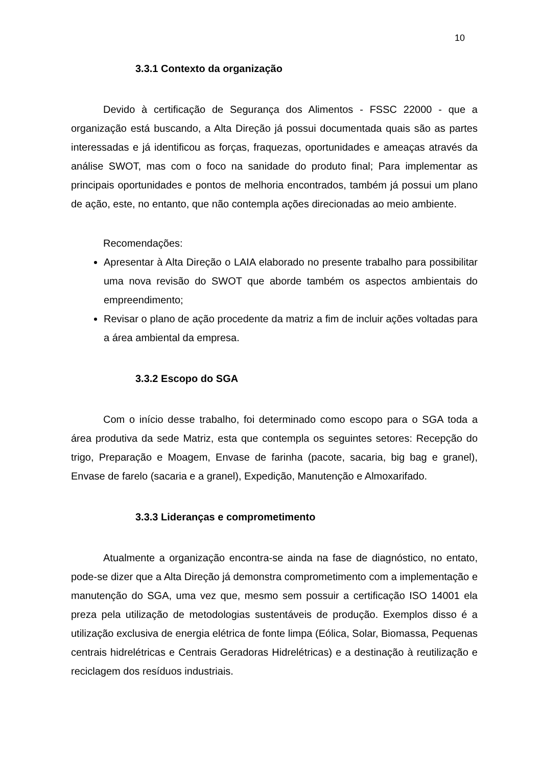10
3.3.1 Contexto da organização
Devido à certificação de Segurança dos Alimentos - FSSC 22000 - que a organização está buscando, a Alta Direção já possui documentada quais são as partes interessadas e já identificou as forças, fraquezas, oportunidades e ameaças através da análise SWOT, mas com o foco na sanidade do produto final; Para implementar as principais oportunidades e pontos de melhoria encontrados, também já possui um plano de ação, este, no entanto, que não contempla ações direcionadas ao meio ambiente.
Recomendações:
Apresentar à Alta Direção o LAIA elaborado no presente trabalho para possibilitar uma nova revisão do SWOT que aborde também os aspectos ambientais do empreendimento;
Revisar o plano de ação procedente da matriz a fim de incluir ações voltadas para a área ambiental da empresa.
3.3.2 Escopo do SGA
Com o início desse trabalho, foi determinado como escopo para o SGA toda a área produtiva da sede Matriz, esta que contempla os seguintes setores: Recepção do trigo, Preparação e Moagem, Envase de farinha (pacote, sacaria, big bag e granel), Envase de farelo (sacaria e a granel), Expedição, Manutenção e Almoxarifado.
3.3.3 Lideranças e comprometimento
Atualmente a organização encontra-se ainda na fase de diagnóstico, no entato, pode-se dizer que a Alta Direção já demonstra comprometimento com a implementação e manutenção do SGA, uma vez que, mesmo sem possuir a certificação ISO 14001 ela preza pela utilização de metodologias sustentáveis de produção. Exemplos disso é a utilização exclusiva de energia elétrica de fonte limpa (Eólica, Solar, Biomassa, Pequenas centrais hidrelétricas e Centrais Geradoras Hidrelétricas) e a destinação à reutilização e reciclagem dos resíduos industriais.